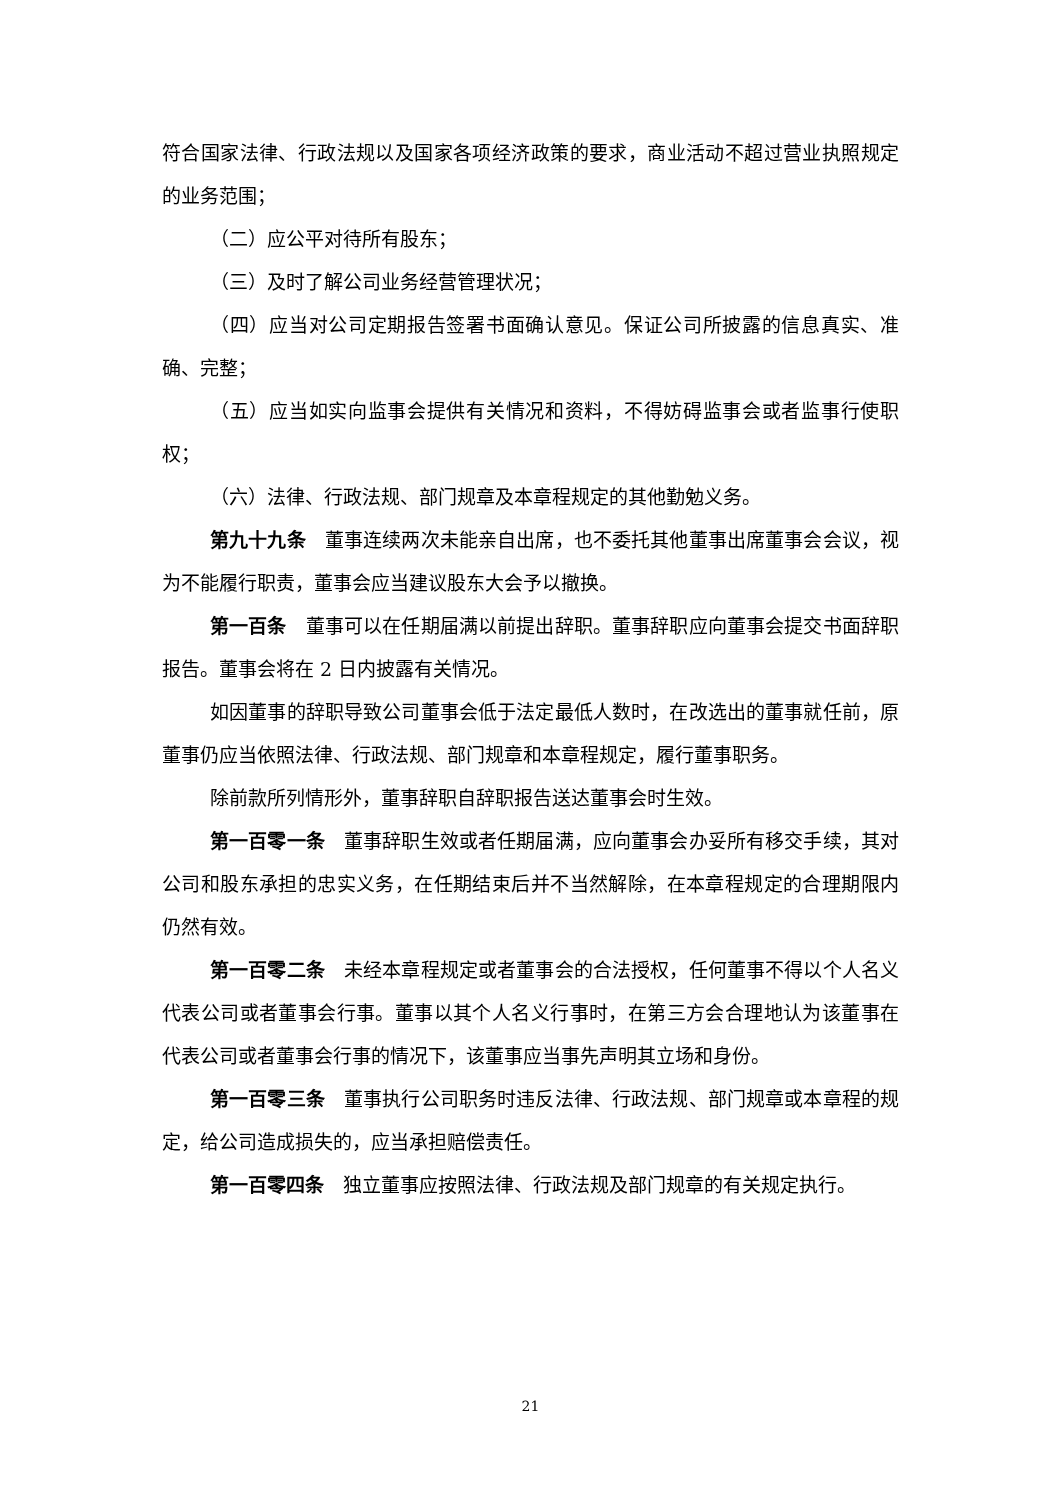符合国家法律、行政法规以及国家各项经济政策的要求，商业活动不超过营业执照规定的业务范围；
（二）应公平对待所有股东；
（三）及时了解公司业务经营管理状况；
（四）应当对公司定期报告签署书面确认意见。保证公司所披露的信息真实、准确、完整；
（五）应当如实向监事会提供有关情况和资料，不得妨碍监事会或者监事行使职权；
（六）法律、行政法规、部门规章及本章程规定的其他勤勉义务。
第九十九条　董事连续两次未能亲自出席，也不委托其他董事出席董事会会议，视为不能履行职责，董事会应当建议股东大会予以撤换。
第一百条　董事可以在任期届满以前提出辞职。董事辞职应向董事会提交书面辞职报告。董事会将在 2 日内披露有关情况。
如因董事的辞职导致公司董事会低于法定最低人数时，在改选出的董事就任前，原董事仍应当依照法律、行政法规、部门规章和本章程规定，履行董事职务。
除前款所列情形外，董事辞职自辞职报告送达董事会时生效。
第一百零一条　董事辞职生效或者任期届满，应向董事会办妥所有移交手续，其对公司和股东承担的忠实义务，在任期结束后并不当然解除，在本章程规定的合理期限内仍然有效。
第一百零二条　未经本章程规定或者董事会的合法授权，任何董事不得以个人名义代表公司或者董事会行事。董事以其个人名义行事时，在第三方会合理地认为该董事在代表公司或者董事会行事的情况下，该董事应当事先声明其立场和身份。
第一百零三条　董事执行公司职务时违反法律、行政法规、部门规章或本章程的规定，给公司造成损失的，应当承担赔偿责任。
第一百零四条　独立董事应按照法律、行政法规及部门规章的有关规定执行。
21